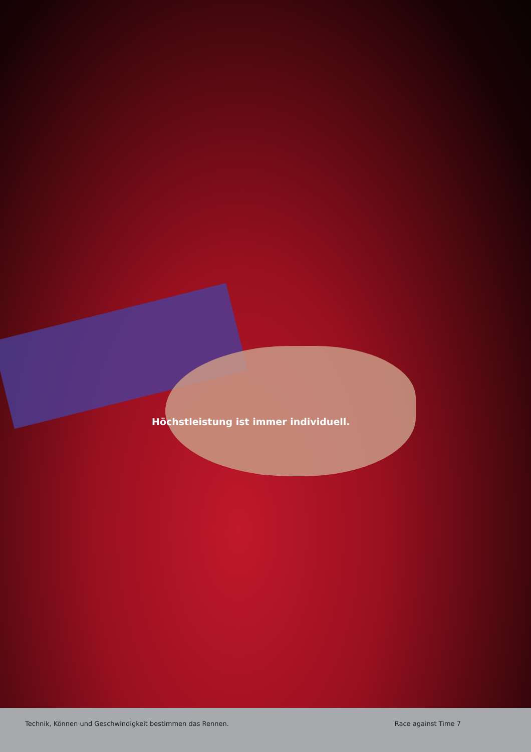Höchstleistung ist immer individuell.
Technik, Können und Geschwindigkeit bestimmen das Rennen.
Race against Time 7